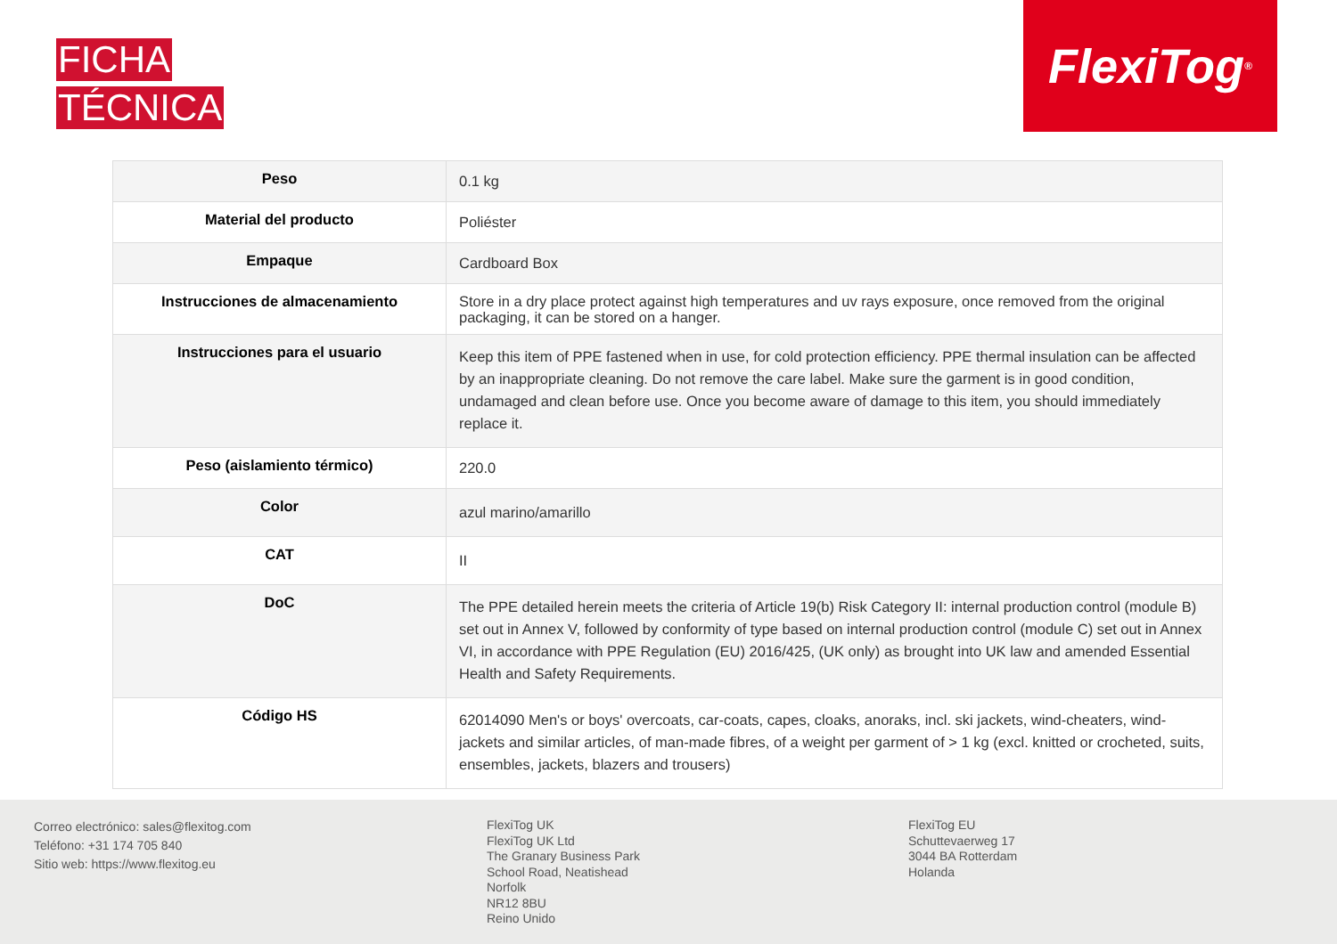FICHA
TÉCNICA
FlexiTog<sup>®</sup>
| Peso | 0.1 kg |
| Material del producto | Poliéster |
| Empaque | Cardboard Box |
| Instrucciones de almacenamiento | Store in a dry place protect against high temperatures and uv rays exposure, once removed from the original packaging, it can be stored on a hanger. |
| Instrucciones para el usuario | Keep this item of PPE fastened when in use, for cold protection efficiency. PPE thermal insulation can be affected by an inappropriate cleaning. Do not remove the care label. Make sure the garment is in good condition, undamaged and clean before use. Once you become aware of damage to this item, you should immediately replace it. |
| Peso (aislamiento térmico) | 220.0 |
| Color | azul marino/amarillo |
| CAT | II |
| DoC | The PPE detailed herein meets the criteria of Article 19(b) Risk Category II: internal production control (module B) set out in Annex V, followed by conformity of type based on internal production control (module C) set out in Annex VI, in accordance with PPE Regulation (EU) 2016/425, (UK only) as brought into UK law and amended Essential Health and Safety Requirements. |
| Código HS | 62014090 Men's or boys' overcoats, car-coats, capes, cloaks, anoraks, incl. ski jackets, wind-cheaters, wind-jackets and similar articles, of man-made fibres, of a weight per garment of > 1 kg (excl. knitted or crocheted, suits, ensembles, jackets, blazers and trousers) |
Correo electrónico: sales@flexitog.com
Teléfono: +31 174 705 840
Sitio web: https://www.flexitog.eu
FlexiTog UK
FlexiTog UK Ltd
The Granary Business Park
School Road, Neatishead
Norfolk
NR12 8BU
Reino Unido
FlexiTog EU
Schuttevaerweg 17
3044 BA Rotterdam
Holanda